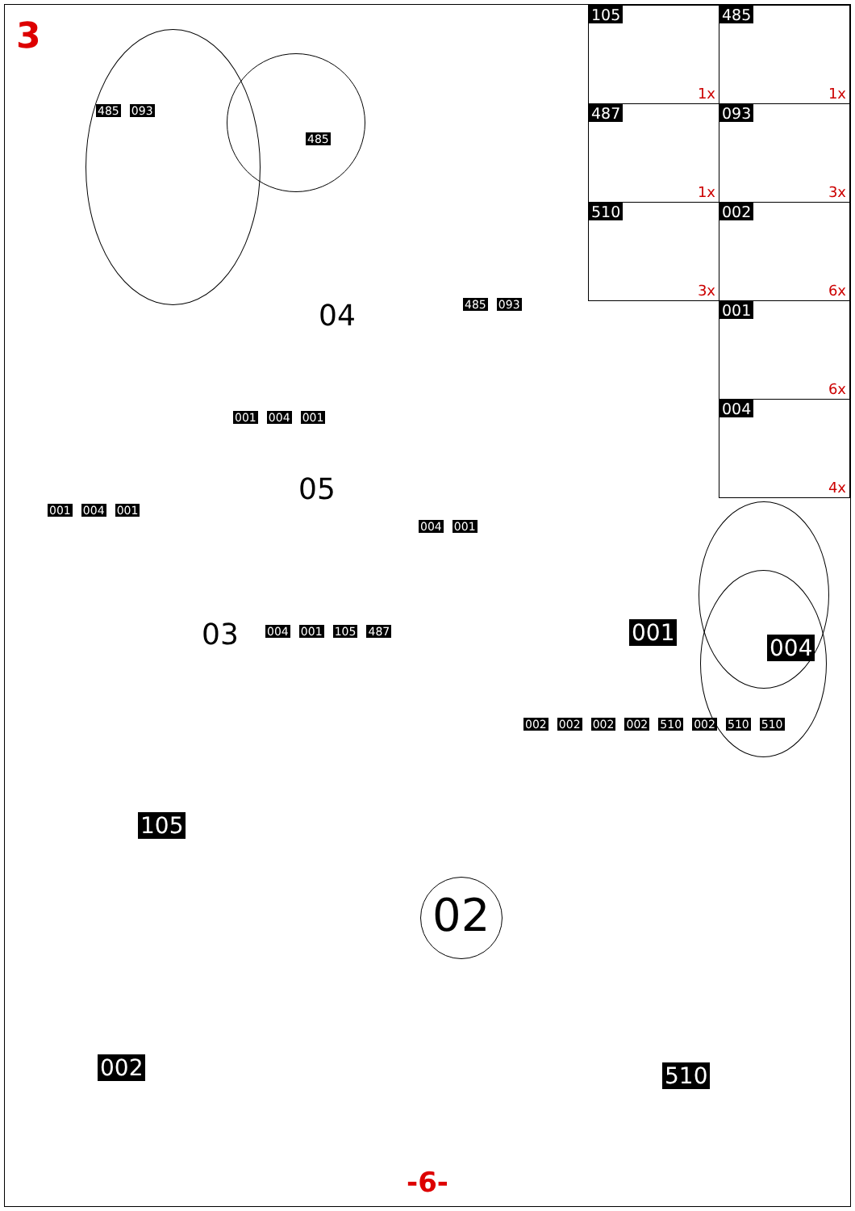3
| 105 1x | 485 1x |
| 487 1x | 093 3x |
| 510 3x | 002 6x |
| | 001 6x |
| | 004 4x |
485 093
485
04 485 093
001 004 001
05
004 001
001 004 001
03 004 001 105 487 001 004
105
002 002 002 002 510 002 510 510
02
002
510
-6-